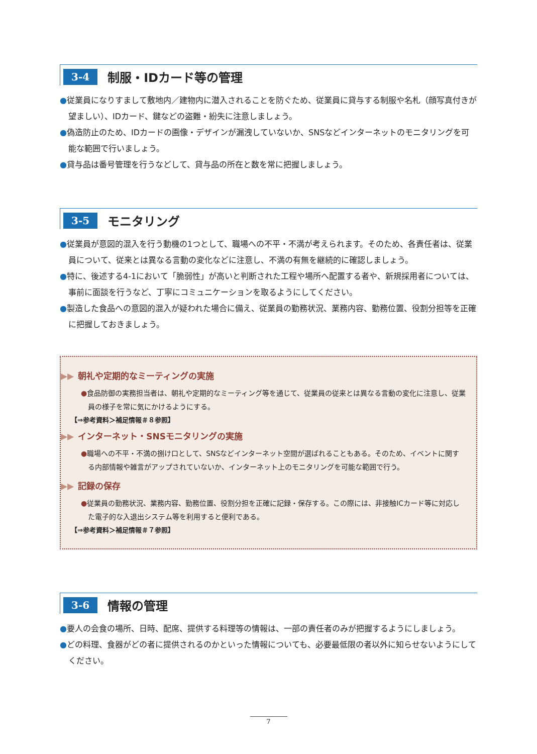3-4 制服・IDカード等の管理
●従業員になりすまして敷地内／建物内に潜入されることを防ぐため、従業員に貸与する制服や名札（顔写真付きが望ましい）、IDカード、鍵などの盗難・紛失に注意しましょう。
●偽造防止のため、IDカードの画像・デザインが漏洩していないか、SNSなどインターネットのモニタリングを可能な範囲で行いましょう。
●貸与品は番号管理を行うなどして、貸与品の所在と数を常に把握しましょう。
3-5 モニタリング
●従業員が意図的混入を行う動機の1つとして、職場への不平・不満が考えられます。そのため、各責任者は、従業員について、従来とは異なる言動の変化などに注意し、不満の有無を継続的に確認しましょう。
●特に、後述する4-1において「脆弱性」が高いと判断された工程や場所へ配置する者や、新規採用者については、事前に面談を行うなど、丁寧にコミュニケーションを取るようにしてください。
●製造した食品への意図的混入が疑われた場合に備え、従業員の勤務状況、業務内容、勤務位置、役割分担等を正確に把握しておきましょう。
▶▶ 朝礼や定期的なミーティングの実施
●食品防御の実務担当者は、朝礼や定期的なミーティング等を通じて、従業員の従来とは異なる言動の変化に注意し、従業員の様子を常に気にかけるようにする。
【⇒参考資料＞補足情報＃８参照】
▶▶ インターネット・SNSモニタリングの実施
●職場への不平・不満の捌け口として、SNSなどインターネット空間が選ばれることもある。そのため、イベントに関する内部情報や雑言がアップされていないか、インターネット上のモニタリングを可能な範囲で行う。
▶▶ 記録の保存
●従業員の勤務状況、業務内容、勤務位置、役割分担を正確に記録・保存する。この際には、非接触ICカード等に対応した電子的な入退出システム等を利用すると便利である。
【⇒参考資料＞補足情報＃７参照】
3-6 情報の管理
●要人の会食の場所、日時、配席、提供する料理等の情報は、一部の責任者のみが把握するようにしましょう。
●どの料理、食器がどの者に提供されるのかといった情報についても、必要最低限の者以外に知らせないようにしてください。
7